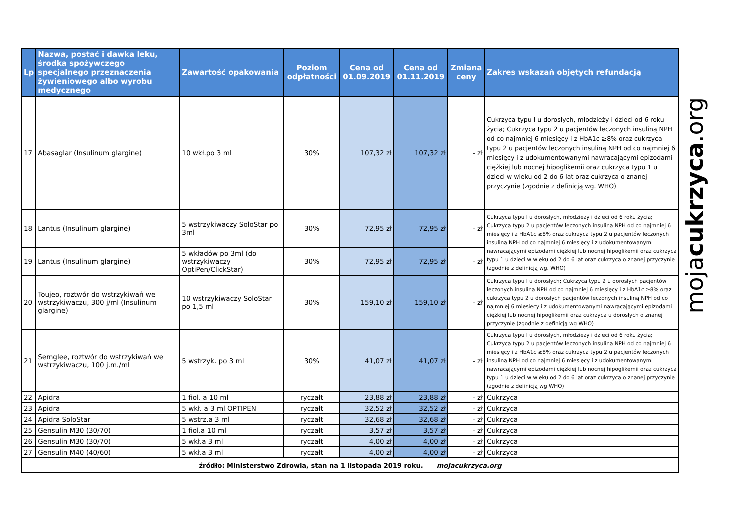| Lp | Nazwa, postać i dawka leku, środka spożywczego specjalnego przeznaczenia żywieniowego albo wyrobu medycznego | Zawartość opakowania | Poziom odpłatności | Cena od 01.09.2019 | Cena od 01.11.2019 | Zmiana ceny | Zakres wskazań objętych refundacją |
| --- | --- | --- | --- | --- | --- | --- | --- |
| 17 | Abasaglar (Insulinum glargine) | 10 wkł.po 3 ml | 30% | 107,32 zł | 107,32 zł | - zł | Cukrzyca typu I u dorosłych, młodzieży i dzieci od 6 roku życia; Cukrzyca typu 2 u pacjentów leczonych insuliną NPH od co najmniej 6 miesięcy i z HbA1c ≥8% oraz cukrzyca typu 2 u pacjentów leczonych insuliną NPH od co najmniej 6 miesięcy i z udokumentowanymi nawracającymi epizodami ciężkiej lub nocnej hipoglikemii oraz cukrzyca typu 1 u dzieci w wieku od 2 do 6 lat oraz cukrzyca o znanej przyczynie (zgodnie z definicją wg. WHO) |
| 18 | Lantus (Insulinum glargine) | 5 wstrzykiwaczy SoloStar po 3ml | 30% | 72,95 zł | 72,95 zł | - zł | Cukrzyca typu I u dorosłych, młodzieży i dzieci od 6 roku życia; Cukrzyca typu 2 u pacjentów leczonych insuliną NPH od co najmniej 6 miesięcy i z HbA1c ≥8% oraz cukrzyca typu 2 u pacjentów leczonych insuliną NPH od co najmniej 6 miesięcy i z udokumentowanymi nawracającymi epizodami ciężkiej lub nocnej hipoglikemii oraz cukrzyca typu 1 u dzieci w wieku od 2 do 6 lat oraz cukrzyca o znanej przyczynie (zgodnie z definicją wg. WHO) |
| 19 | Lantus (Insulinum glargine) | 5 wkładów po 3ml (do wstrzykiwaczy OptiPen/ClickStar) | 30% | 72,95 zł | 72,95 zł | - zł | |
| 20 | Toujeo, roztwór do wstrzykiwań we wstrzykiwaczu, 300 j/ml (Insulinum glargine) | 10 wstrzykiwaczy SoloStar po 1,5 ml | 30% | 159,10 zł | 159,10 zł | - zł | Cukrzyca typu I u dorosłych; Cukrzyca typu 2 u dorosłych pacjentów leczonych insuliną NPH od co najmniej 6 miesięcy i z HbA1c ≥8% oraz cukrzyca typu 2 u dorosłych pacjentów leczonych insuliną NPH od co najmniej 6 miesięcy i z udokumentowanymi nawracającymi epizodami ciężkiej lub nocnej hipoglikemii oraz cukrzyca u dorosłych o znanej przyczynie (zgodnie z definicją wg WHO) |
| 21 | Semglee, roztwór do wstrzykiwań we wstrzykiwaczu, 100 j.m./ml | 5 wstrzyk. po 3 ml | 30% | 41,07 zł | 41,07 zł | - zł | Cukrzyca typu I u dorosłych, młodzieży i dzieci od 6 roku życia; Cukrzyca typu 2 u pacjentów leczonych insuliną NPH od co najmniej 6 miesięcy i z HbA1c ≥8% oraz cukrzyca typu 2 u pacjentów leczonych insuliną NPH od co najmniej 6 miesięcy i z udokumentowanymi nawracającymi epizodami ciężkiej lub nocnej hipoglikemii oraz cukrzyca typu 1 u dzieci w wieku od 2 do 6 lat oraz cukrzyca o znanej przyczynie (zgodnie z definicją wg WHO) |
| 22 | Apidra | 1 fiol. a 10 ml | ryczałt | 23,88 zł | 23,88 zł | - zł | Cukrzyca |
| 23 | Apidra | 5 wkł. a 3 ml OPTIPEN | ryczałt | 32,52 zł | 32,52 zł | - zł | Cukrzyca |
| 24 | Apidra SoloStar | 5 wstrz.a 3 ml | ryczałt | 32,68 zł | 32,68 zł | - zł | Cukrzyca |
| 25 | Gensulin M30 (30/70) | 1 fiol.a 10 ml | ryczałt | 3,57 zł | 3,57 zł | - zł | Cukrzyca |
| 26 | Gensulin M30 (30/70) | 5 wkł.a 3 ml | ryczałt | 4,00 zł | 4,00 zł | - zł | Cukrzyca |
| 27 | Gensulin M40 (40/60) | 5 wkł.a 3 ml | ryczałt | 4,00 zł | 4,00 zł | - zł | Cukrzyca |
| źródło: Ministerstwo Zdrowia, stan na 1 listopada 2019 roku. mojacukrzyca.org | | | | | | | |
mojacukrzyca.org